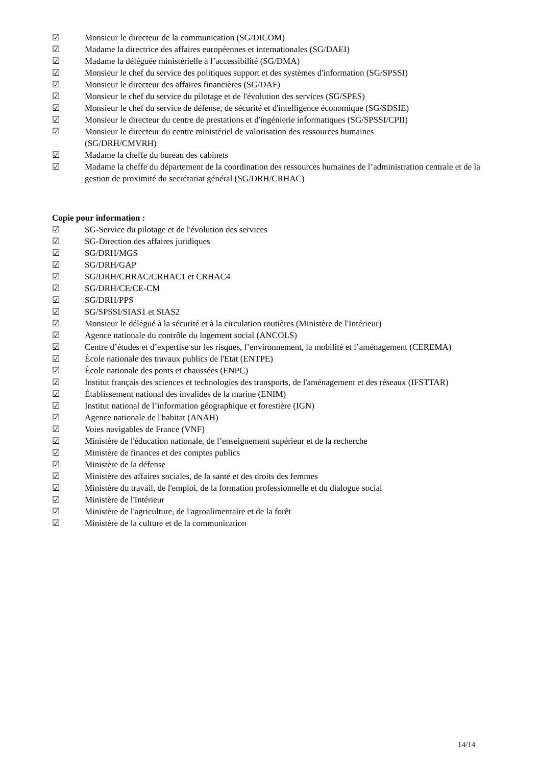☑ Monsieur le directeur de la communication (SG/DICOM)
☑ Madame la directrice des affaires européennes et internationales (SG/DAEI)
☑ Madame la déléguée ministérielle à l’accessibilité (SG/DMA)
☑ Monsieur le chef du service des politiques support et des systèmes d'information (SG/SPSSI)
☑ Monsieur le directeur des affaires financières (SG/DAF)
☑ Monsieur le chef du service du pilotage et de l'évolution des services (SG/SPES)
☑ Monsieur le chef du service de défense, de sécurité et d'intelligence économique (SG/SDSIE)
☑ Monsieur le directeur du centre de prestations et d'ingénierie informatiques (SG/SPSSI/CPII)
☑ Monsieur le directeur du centre ministériel de valorisation des ressources humaines
(SG/DRH/CMVRH)
☑ Madame la cheffe du bureau des cabinets
☑ Madame la cheffe du département de la coordination des ressources humaines de l’administration centrale et de la gestion de proximité du secrétariat général (SG/DRH/CRHAC)
Copie pour information :
☑ SG-Service du pilotage et de l'évolution des services
☑ SG-Direction des affaires juridiques
☑ SG/DRH/MGS
☑ SG/DRH/GAP
☑ SG/DRH/CHRAC/CRHAC1 et CRHAC4
☑ SG/DRH/CE/CE-CM
☑ SG/DRH/PPS
☑ SG/SPSSI/SIAS1 et SIAS2
☑ Monsieur le délégué à la sécurité et à la circulation routières (Ministère de l'Intérieur)
☑ Agence nationale du contrôle du logement social (ANCOLS)
☑ Centre d’études et d’expertise sur les risques, l’environnement, la mobilité et l’aménagement (CEREMA)
☑ École nationale des travaux publics de l'Etat (ENTPE)
☑ École nationale des ponts et chaussées (ENPC)
☑ Institut français des sciences et technologies des transports, de l'aménagement et des réseaux (IFSTTAR)
☑ Établissement national des invalides de la marine (ENIM)
☑ Institut national de l’information géographique et forestière (IGN)
☑ Agence nationale de l'habitat (ANAH)
☑ Voies navigables de France (VNF)
☑ Ministère de l'éducation nationale, de l’enseignement supérieur et de la recherche
☑ Ministère de finances et des comptes publics
☑ Ministère de la défense
☑ Ministère des affaires sociales, de la santé et des droits des femmes
☑ Ministère du travail, de l'emploi, de la formation professionnelle et du dialogue social
☑ Ministère de l'Intérieur
☑ Ministère de l'agriculture, de l'agroalimentaire et de la forêt
☑ Ministère de la culture et de la communication
14/14